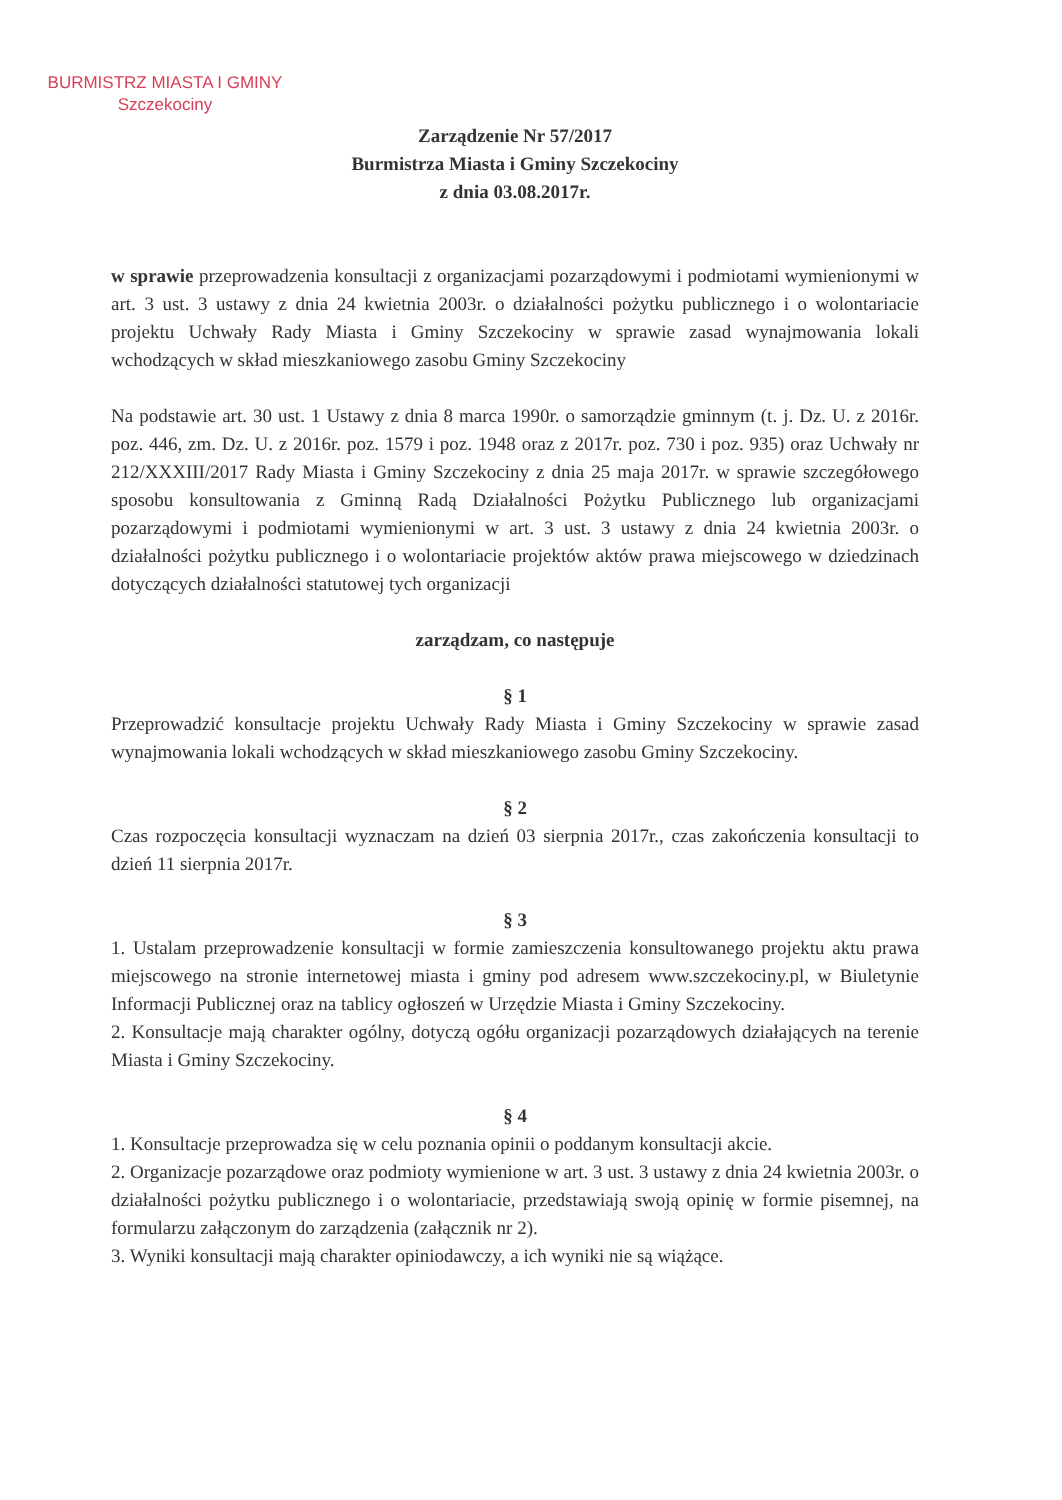BURMISTRZ MIASTA I GMINY
Szczekociny
Zarządzenie Nr 57/2017
Burmistrza Miasta i Gminy Szczekociny
z dnia 03.08.2017r.
w sprawie przeprowadzenia konsultacji z organizacjami pozarządowymi i podmiotami wymienionymi w art. 3 ust. 3 ustawy z dnia 24 kwietnia 2003r. o działalności pożytku publicznego i o wolontariacie projektu Uchwały Rady Miasta i Gminy Szczekociny w sprawie zasad wynajmowania lokali wchodzących w skład mieszkaniowego zasobu Gminy Szczekociny
Na podstawie art. 30 ust. 1 Ustawy z dnia 8 marca 1990r. o samorządzie gminnym (t. j. Dz. U. z 2016r. poz. 446, zm. Dz. U. z 2016r. poz. 1579 i poz. 1948 oraz z 2017r. poz. 730 i poz. 935) oraz Uchwały nr 212/XXXIII/2017 Rady Miasta i Gminy Szczekociny z dnia 25 maja 2017r. w sprawie szczegółowego sposobu konsultowania z Gminną Radą Działalności Pożytku Publicznego lub organizacjami pozarządowymi i podmiotami wymienionymi w art. 3 ust. 3 ustawy z dnia 24 kwietnia 2003r. o działalności pożytku publicznego i o wolontariacie projektów aktów prawa miejscowego w dziedzinach dotyczących działalności statutowej tych organizacji
zarządzam, co następuje
§ 1
Przeprowadzić konsultacje projektu Uchwały Rady Miasta i Gminy Szczekociny w sprawie zasad wynajmowania lokali wchodzących w skład mieszkaniowego zasobu Gminy Szczekociny.
§ 2
Czas rozpoczęcia konsultacji wyznaczam na dzień 03 sierpnia 2017r., czas zakończenia konsultacji to dzień 11 sierpnia 2017r.
§ 3
1. Ustalam przeprowadzenie konsultacji w formie zamieszczenia konsultowanego projektu aktu prawa miejscowego na stronie internetowej miasta i gminy pod adresem www.szczekociny.pl, w Biuletynie Informacji Publicznej oraz na tablicy ogłoszeń w Urzędzie Miasta i Gminy Szczekociny.
2. Konsultacje mają charakter ogólny, dotyczą ogółu organizacji pozarządowych działających na terenie Miasta i Gminy Szczekociny.
§ 4
1. Konsultacje przeprowadza się w celu poznania opinii o poddanym konsultacji akcie.
2. Organizacje pozarządowe oraz podmioty wymienione w art. 3 ust. 3 ustawy z dnia 24 kwietnia 2003r. o działalności pożytku publicznego i o wolontariacie, przedstawiają swoją opinię w formie pisemnej, na formularzu załączonym do zarządzenia (załącznik nr 2).
3. Wyniki konsultacji mają charakter opiniodawczy, a ich wyniki nie są wiążące.